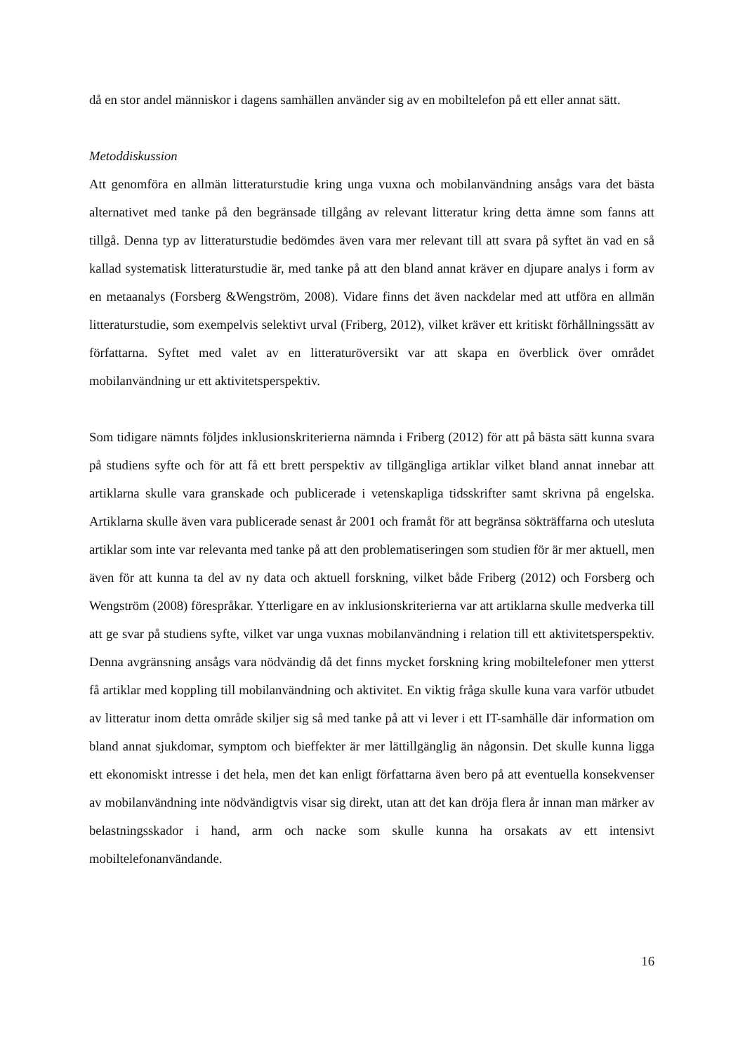då en stor andel människor i dagens samhällen använder sig av en mobiltelefon på ett eller annat sätt.
Metoddiskussion
Att genomföra en allmän litteraturstudie kring unga vuxna och mobilanvändning ansågs vara det bästa alternativet med tanke på den begränsade tillgång av relevant litteratur kring detta ämne som fanns att tillgå. Denna typ av litteraturstudie bedömdes även vara mer relevant till att svara på syftet än vad en så kallad systematisk litteraturstudie är, med tanke på att den bland annat kräver en djupare analys i form av en metaanalys (Forsberg &Wengström, 2008). Vidare finns det även nackdelar med att utföra en allmän litteraturstudie, som exempelvis selektivt urval (Friberg, 2012), vilket kräver ett kritiskt förhållningssätt av författarna. Syftet med valet av en litteraturöversikt var att skapa en överblick över området mobilanvändning ur ett aktivitetsperspektiv.
Som tidigare nämnts följdes inklusionskriterierna nämnda i Friberg (2012) för att på bästa sätt kunna svara på studiens syfte och för att få ett brett perspektiv av tillgängliga artiklar vilket bland annat innebar att artiklarna skulle vara granskade och publicerade i vetenskapliga tidsskrifter samt skrivna på engelska. Artiklarna skulle även vara publicerade senast år 2001 och framåt för att begränsa sökträffarna och utesluta artiklar som inte var relevanta med tanke på att den problematiseringen som studien för är mer aktuell, men även för att kunna ta del av ny data och aktuell forskning, vilket både Friberg (2012) och Forsberg och Wengström (2008) förespråkar. Ytterligare en av inklusionskriterierna var att artiklarna skulle medverka till att ge svar på studiens syfte, vilket var unga vuxnas mobilanvändning i relation till ett aktivitetsperspektiv. Denna avgränsning ansågs vara nödvändig då det finns mycket forskning kring mobiltelefoner men ytterst få artiklar med koppling till mobilanvändning och aktivitet. En viktig fråga skulle kuna vara varför utbudet av litteratur inom detta område skiljer sig så med tanke på att vi lever i ett IT-samhälle där information om bland annat sjukdomar, symptom och bieffekter är mer lättillgänglig än någonsin. Det skulle kunna ligga ett ekonomiskt intresse i det hela, men det kan enligt författarna även bero på att eventuella konsekvenser av mobilanvändning inte nödvändigtvis visar sig direkt, utan att det kan dröja flera år innan man märker av belastningsskador i hand, arm och nacke som skulle kunna ha orsakats av ett intensivt mobiltelefonanvändande.
16